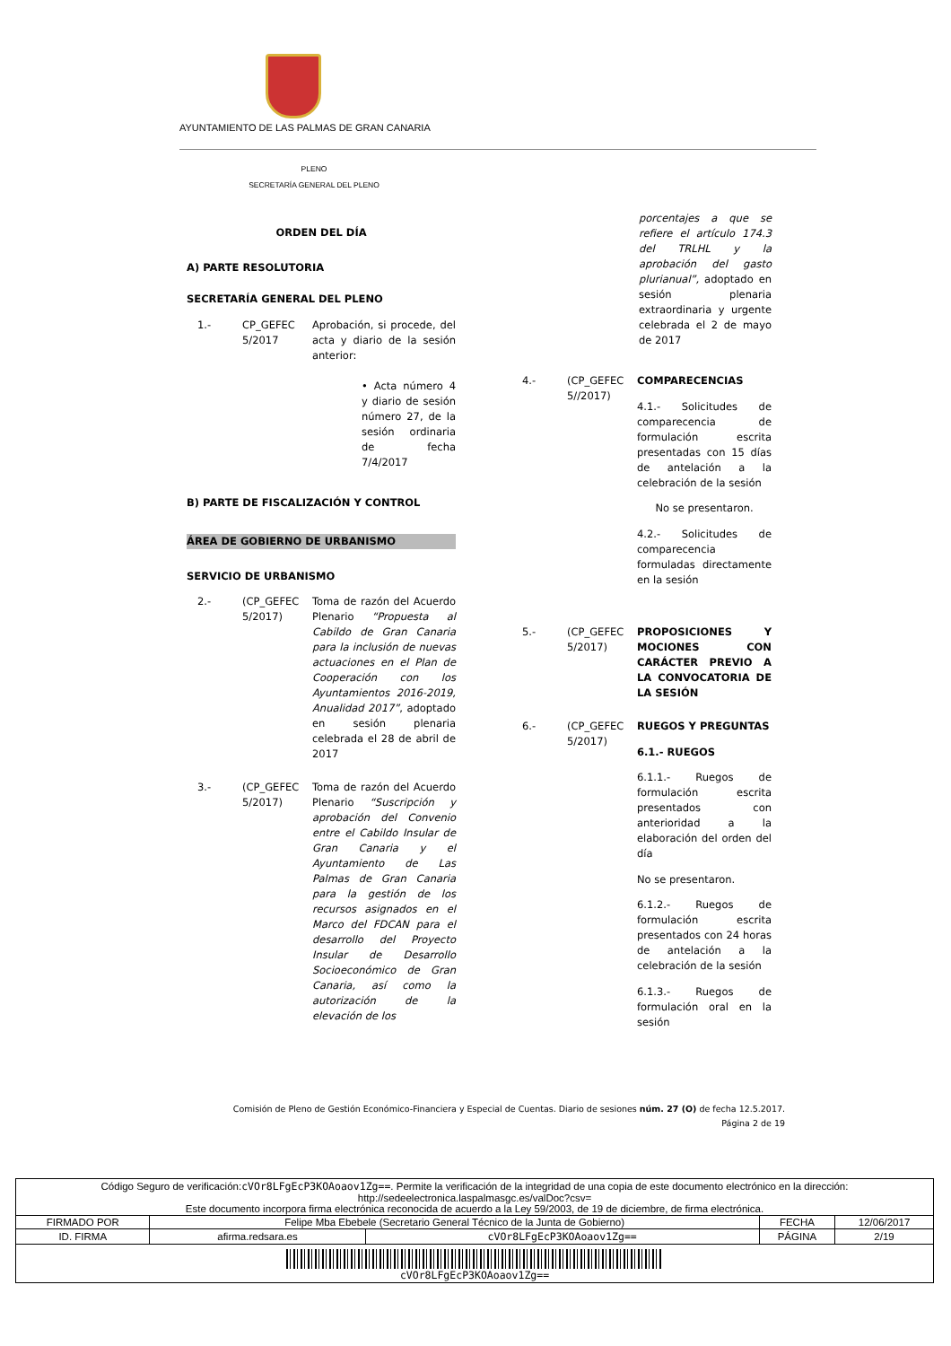AYUNTAMIENTO DE LAS PALMAS DE GRAN CANARIA
PLENO
SECRETARÍA GENERAL DEL PLENO
ORDEN DEL DÍA
A) PARTE RESOLUTORIA
SECRETARÍA GENERAL DEL PLENO
1.- CP_GEFEC 5/2017
Aprobación, si procede, del acta y diario de la sesión anterior:
• Acta número 4 y diario de sesión número 27, de la sesión ordinaria de fecha 7/4/2017
B) PARTE DE FISCALIZACIÓN Y CONTROL
ÁREA DE GOBIERNO DE URBANISMO
SERVICIO DE URBANISMO
2.- (CP_GEFEC 5/2017)
Toma de razón del Acuerdo Plenario “Propuesta al Cabildo de Gran Canaria para la inclusión de nuevas actuaciones en el Plan de Cooperación con los Ayuntamientos 2016-2019, Anualidad 2017”, adoptado en sesión plenaria celebrada el 28 de abril de 2017
3.- (CP_GEFEC 5/2017)
Toma de razón del Acuerdo Plenario “Suscripción y aprobación del Convenio entre el Cabildo Insular de Gran Canaria y el Ayuntamiento de Las Palmas de Gran Canaria para la gestión de los recursos asignados en el Marco del FDCAN para el desarrollo del Proyecto Insular de Desarrollo Socioeconómico de Gran Canaria, así como la autorización de la elevación de los
porcentajes a que se refiere el artículo 174.3 del TRLHL y la aprobación del gasto plurianual”, adoptado en sesión plenaria extraordinaria y urgente celebrada el 2 de mayo de 2017
4.- (CP_GEFEC 5//2017)
COMPARECENCIAS
4.1.- Solicitudes de comparecencia de formulación escrita presentadas con 15 días de antelación a la celebración de la sesión
No se presentaron.
4.2.- Solicitudes de comparecencia formuladas directamente en la sesión
5.- (CP_GEFEC 5/2017)
PROPOSICIONES Y MOCIONES CON CARÁCTER PREVIO A LA CONVOCATORIA DE LA SESIÓN
6.- (CP_GEFEC 5/2017)
RUEGOS Y PREGUNTAS
6.1.- RUEGOS
6.1.1.- Ruegos de formulación escrita presentados con anterioridad a la elaboración del orden del día
No se presentaron.
6.1.2.- Ruegos de formulación escrita presentados con 24 horas de antelación a la celebración de la sesión
6.1.3.- Ruegos de formulación oral en la sesión
Comisión de Pleno de Gestión Económico-Financiera y Especial de Cuentas. Diario de sesiones núm. 27 (O) de fecha 12.5.2017.
Página 2 de 19
| Código Seguro de verificación: cVOr8LFgEcP3KOAoaov1Zg== . Permite la verificación de la integridad de una copia de este documento electrónico en la dirección: http://sedeelectronica.laspalmasgc.es/valDoc?csv= Este documento incorpora firma electrónica reconocida de acuerdo a la Ley 59/2003, de 19 de diciembre, de firma electrónica. | | | | |
| FIRMADO POR | Felipe Mba Ebebele (Secretario General Técnico de la Junta de Gobierno) | | FECHA | 12/06/2017 |
| ID. FIRMA | afirma.redsara.es | cVOr8LFgEcP3KOAoaov1Zg== | PÁGINA | 2/19 |
| cVOr8LFgEcP3KOAoaov1Zg== | | | | |